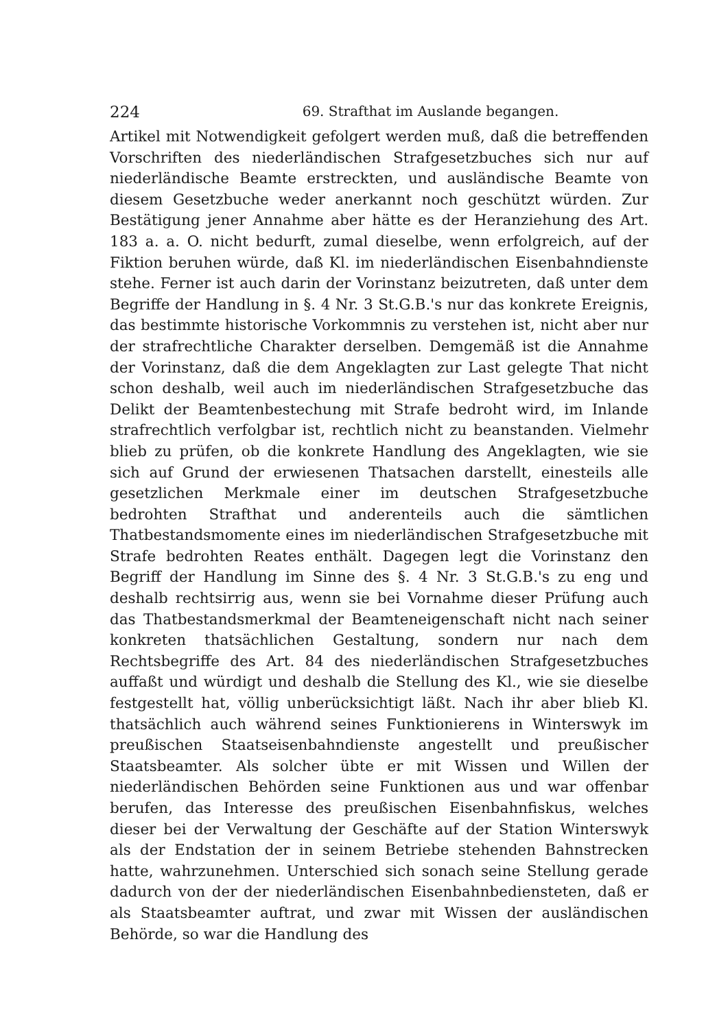224 69. Strafthat im Auslande begangen.
Artikel mit Notwendigkeit gefolgert werden muß, daß die betreffenden Vorschriften des niederländischen Strafgesetzbuches sich nur auf niederländische Beamte erstreckten, und ausländische Beamte von diesem Gesetzbuche weder anerkannt noch geschützt würden. Zur Bestätigung jener Annahme aber hätte es der Heranziehung des Art. 183 a. a. O. nicht bedurft, zumal dieselbe, wenn erfolgreich, auf der Fiktion beruhen würde, daß Kl. im niederländischen Eisenbahndienste stehe. Ferner ist auch darin der Vorinstanz beizutreten, daß unter dem Begriffe der Handlung in §. 4 Nr. 3 St.G.B.'s nur das konkrete Ereignis, das bestimmte historische Vorkommnis zu verstehen ist, nicht aber nur der strafrechtliche Charakter derselben. Demgemäß ist die Annahme der Vorinstanz, daß die dem Angeklagten zur Last gelegte That nicht schon deshalb, weil auch im niederländischen Strafgesetzbuche das Delikt der Beamtenbestechung mit Strafe bedroht wird, im Inlande strafrechtlich verfolgbar ist, rechtlich nicht zu beanstanden. Vielmehr blieb zu prüfen, ob die konkrete Handlung des Angeklagten, wie sie sich auf Grund der erwiesenen Thatsachen darstellt, einesteils alle gesetzlichen Merkmale einer im deutschen Strafgesetzbuche bedrohten Strafthat und anderenteils auch die sämtlichen Thatbestandsmomente eines im niederländischen Strafgesetzbuche mit Strafe bedrohten Reates enthält. Dagegen legt die Vorinstanz den Begriff der Handlung im Sinne des §. 4 Nr. 3 St.G.B.'s zu eng und deshalb rechtsirrig aus, wenn sie bei Vornahme dieser Prüfung auch das Thatbestandsmerkmal der Beamteneigenschaft nicht nach seiner konkreten thatsächlichen Gestaltung, sondern nur nach dem Rechtsbegriffe des Art. 84 des niederländischen Strafgesetzbuches auffaßt und würdigt und deshalb die Stellung des Kl., wie sie dieselbe festgestellt hat, völlig unberücksichtigt läßt. Nach ihr aber blieb Kl. thatsächlich auch während seines Funktionierens in Winterswyk im preußischen Staatseisenbahndienste angestellt und preußischer Staatsbeamter. Als solcher übte er mit Wissen und Willen der niederländischen Behörden seine Funktionen aus und war offenbar berufen, das Interesse des preußischen Eisenbahnfiskus, welches dieser bei der Verwaltung der Geschäfte auf der Station Winterswyk als der Endstation der in seinem Betriebe stehenden Bahnstrecken hatte, wahrzunehmen. Unterschied sich sonach seine Stellung gerade dadurch von der der niederländischen Eisenbahnbediensteten, daß er als Staatsbeamter auftrat, und zwar mit Wissen der ausländischen Behörde, so war die Handlung des